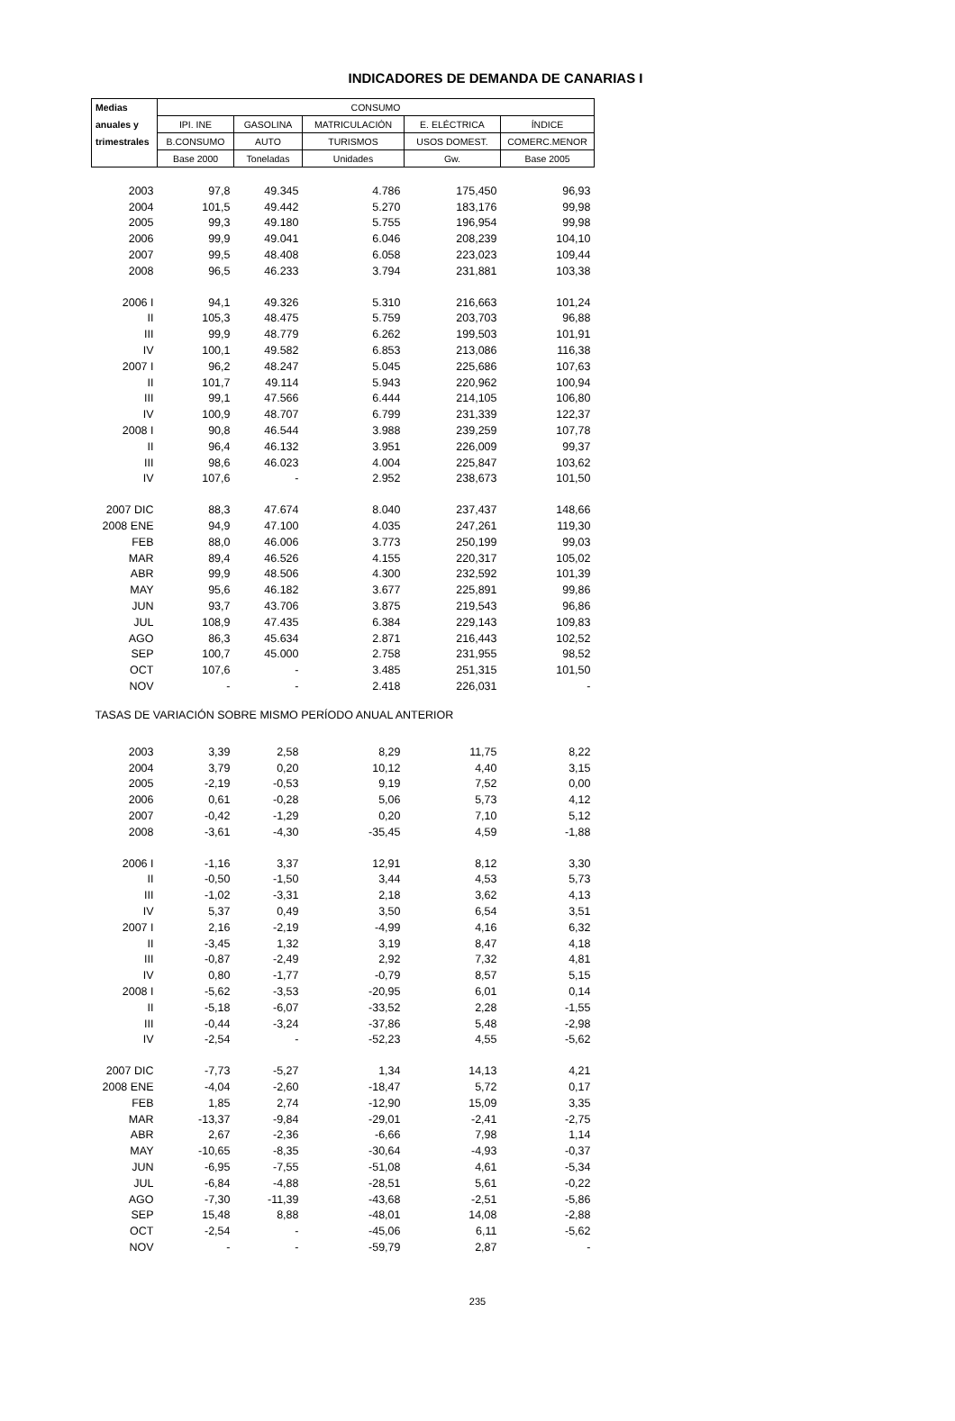INDICADORES DE DEMANDA DE CANARIAS I
| Medias | CONSUMO | | | | |
| --- | --- | --- | --- | --- | --- |
| anuales y | IPI. INE | GASOLINA | MATRICULACIÓN | E. ELÉCTRICA | ÍNDICE |
| trimestrales | B.CONSUMO | AUTO | TURISMOS | USOS DOMEST. | COMERC.MENOR |
| | Base 2000 | Toneladas | Unidades | Gw. | Base 2005 |
| 2003 | 97,8 | 49.345 | 4.786 | 175,450 | 96,93 |
| 2004 | 101,5 | 49.442 | 5.270 | 183,176 | 99,98 |
| 2005 | 99,3 | 49.180 | 5.755 | 196,954 | 99,98 |
| 2006 | 99,9 | 49.041 | 6.046 | 208,239 | 104,10 |
| 2007 | 99,5 | 48.408 | 6.058 | 223,023 | 109,44 |
| 2008 | 96,5 | 46.233 | 3.794 | 231,881 | 103,38 |
| 2006 I | 94,1 | 49.326 | 5.310 | 216,663 | 101,24 |
| II | 105,3 | 48.475 | 5.759 | 203,703 | 96,88 |
| III | 99,9 | 48.779 | 6.262 | 199,503 | 101,91 |
| IV | 100,1 | 49.582 | 6.853 | 213,086 | 116,38 |
| 2007 I | 96,2 | 48.247 | 5.045 | 225,686 | 107,63 |
| II | 101,7 | 49.114 | 5.943 | 220,962 | 100,94 |
| III | 99,1 | 47.566 | 6.444 | 214,105 | 106,80 |
| IV | 100,9 | 48.707 | 6.799 | 231,339 | 122,37 |
| 2008 I | 90,8 | 46.544 | 3.988 | 239,259 | 107,78 |
| II | 96,4 | 46.132 | 3.951 | 226,009 | 99,37 |
| III | 98,6 | 46.023 | 4.004 | 225,847 | 103,62 |
| IV | 107,6 | - | 2.952 | 238,673 | 101,50 |
| 2007 DIC | 88,3 | 47.674 | 8.040 | 237,437 | 148,66 |
| 2008 ENE | 94,9 | 47.100 | 4.035 | 247,261 | 119,30 |
| FEB | 88,0 | 46.006 | 3.773 | 250,199 | 99,03 |
| MAR | 89,4 | 46.526 | 4.155 | 220,317 | 105,02 |
| ABR | 99,9 | 48.506 | 4.300 | 232,592 | 101,39 |
| MAY | 95,6 | 46.182 | 3.677 | 225,891 | 99,86 |
| JUN | 93,7 | 43.706 | 3.875 | 219,543 | 96,86 |
| JUL | 108,9 | 47.435 | 6.384 | 229,143 | 109,83 |
| AGO | 86,3 | 45.634 | 2.871 | 216,443 | 102,52 |
| SEP | 100,7 | 45.000 | 2.758 | 231,955 | 98,52 |
| OCT | 107,6 | - | 3.485 | 251,315 | 101,50 |
| NOV | - | - | 2.418 | 226,031 | - |
| TASAS DE VARIACIÓN SOBRE MISMO PERÍODO ANUAL ANTERIOR | | | | | |
| 2003 | 3,39 | 2,58 | 8,29 | 11,75 | 8,22 |
| 2004 | 3,79 | 0,20 | 10,12 | 4,40 | 3,15 |
| 2005 | -2,19 | -0,53 | 9,19 | 7,52 | 0,00 |
| 2006 | 0,61 | -0,28 | 5,06 | 5,73 | 4,12 |
| 2007 | -0,42 | -1,29 | 0,20 | 7,10 | 5,12 |
| 2008 | -3,61 | -4,30 | -35,45 | 4,59 | -1,88 |
| 2006 I | -1,16 | 3,37 | 12,91 | 8,12 | 3,30 |
| II | -0,50 | -1,50 | 3,44 | 4,53 | 5,73 |
| III | -1,02 | -3,31 | 2,18 | 3,62 | 4,13 |
| IV | 5,37 | 0,49 | 3,50 | 6,54 | 3,51 |
| 2007 I | 2,16 | -2,19 | -4,99 | 4,16 | 6,32 |
| II | -3,45 | 1,32 | 3,19 | 8,47 | 4,18 |
| III | -0,87 | -2,49 | 2,92 | 7,32 | 4,81 |
| IV | 0,80 | -1,77 | -0,79 | 8,57 | 5,15 |
| 2008 I | -5,62 | -3,53 | -20,95 | 6,01 | 0,14 |
| II | -5,18 | -6,07 | -33,52 | 2,28 | -1,55 |
| III | -0,44 | -3,24 | -37,86 | 5,48 | -2,98 |
| IV | -2,54 | - | -52,23 | 4,55 | -5,62 |
| 2007 DIC | -7,73 | -5,27 | 1,34 | 14,13 | 4,21 |
| 2008 ENE | -4,04 | -2,60 | -18,47 | 5,72 | 0,17 |
| FEB | 1,85 | 2,74 | -12,90 | 15,09 | 3,35 |
| MAR | -13,37 | -9,84 | -29,01 | -2,41 | -2,75 |
| ABR | 2,67 | -2,36 | -6,66 | 7,98 | 1,14 |
| MAY | -10,65 | -8,35 | -30,64 | -4,93 | -0,37 |
| JUN | -6,95 | -7,55 | -51,08 | 4,61 | -5,34 |
| JUL | -6,84 | -4,88 | -28,51 | 5,61 | -0,22 |
| AGO | -7,30 | -11,39 | -43,68 | -2,51 | -5,86 |
| SEP | 15,48 | 8,88 | -48,01 | 14,08 | -2,88 |
| OCT | -2,54 | - | -45,06 | 6,11 | -5,62 |
| NOV | - | - | -59,79 | 2,87 | - |
235